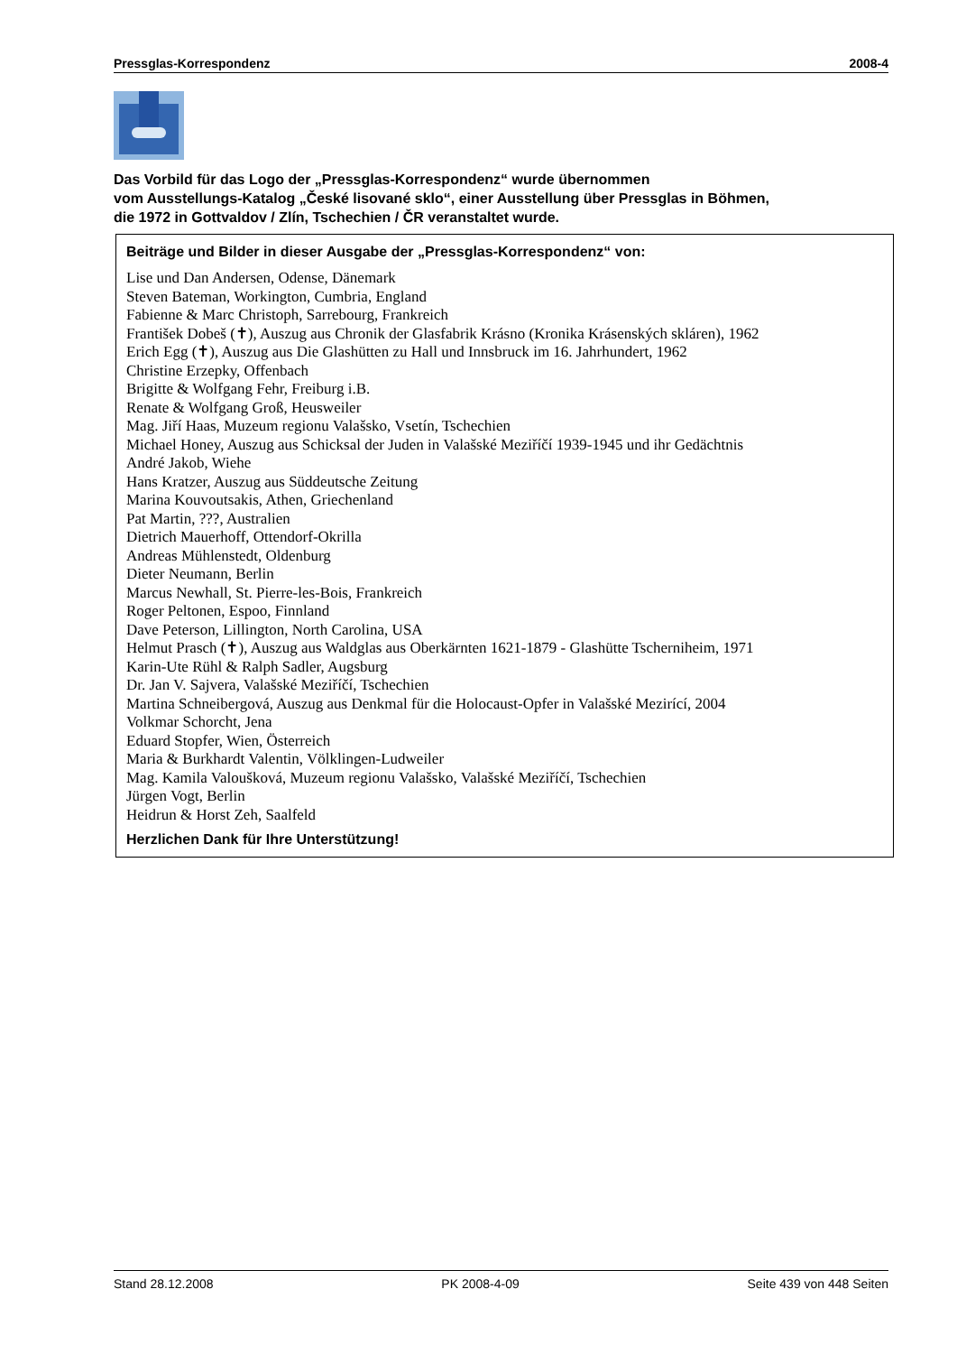Pressglas-Korrespondenz 2008-4
Das Vorbild für das Logo der „Pressglas-Korrespondenz“ wurde übernommen
vom Ausstellungs-Katalog „České lisované sklo“, einer Ausstellung über Pressglas in Böhmen,
die 1972 in Gottvaldov / Zlín, Tschechien / ČR veranstaltet wurde.
Beiträge und Bilder in dieser Ausgabe der „Pressglas-Korrespondenz“ von:
Lise und Dan Andersen, Odense, Dänemark
Steven Bateman, Workington, Cumbria, England
Fabienne & Marc Christoph, Sarrebourg, Frankreich
František Dobeš (✝), Auszug aus Chronik der Glasfabrik Krásno (Kronika Krásenských skláren), 1962
Erich Egg (✝), Auszug aus Die Glashütten zu Hall und Innsbruck im 16. Jahrhundert, 1962
Christine Erzepky, Offenbach
Brigitte & Wolfgang Fehr, Freiburg i.B.
Renate & Wolfgang Groß, Heusweiler
Mag. Jiří Haas, Muzeum regionu Valašsko, Vsetín, Tschechien
Michael Honey, Auszug aus Schicksal der Juden in Valašské Meziříčí 1939-1945 und ihr Gedächtnis
André Jakob, Wiehe
Hans Kratzer, Auszug aus Süddeutsche Zeitung
Marina Kouvoutsakis, Athen, Griechenland
Pat Martin, ???, Australien
Dietrich Mauerhoff, Ottendorf-Okrilla
Andreas Mühlenstedt, Oldenburg
Dieter Neumann, Berlin
Marcus Newhall, St. Pierre-les-Bois, Frankreich
Roger Peltonen, Espoo, Finnland
Dave Peterson, Lillington, North Carolina, USA
Helmut Prasch (✝), Auszug aus Waldglas aus Oberkärnten 1621-1879 - Glashütte Tscherniheim, 1971
Karin-Ute Rühl & Ralph Sadler, Augsburg
Dr. Jan V. Sajvera, Valašské Meziříčí, Tschechien
Martina Schneibergová, Auszug aus Denkmal für die Holocaust-Opfer in Valašské Mezirící, 2004
Volkmar Schorcht, Jena
Eduard Stopfer, Wien, Österreich
Maria & Burkhardt Valentin, Völklingen-Ludweiler
Mag. Kamila Valoušková, Muzeum regionu Valašsko, Valašské Meziříčí, Tschechien
Jürgen Vogt, Berlin
Heidrun & Horst Zeh, Saalfeld
Herzlichen Dank für Ihre Unterstützung!
Stand 28.12.2008 PK 2008-4-09 Seite 439 von 448 Seiten